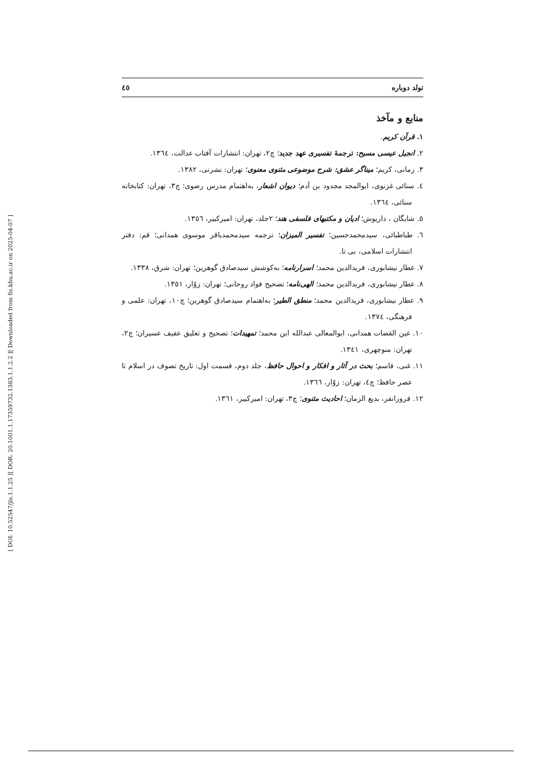[ Downloaded from fis.khu.ac.ir on 2025-04-07 ]
[ DOR: 20.1001.1.17359732.1383.1.1.2.2 ]
[ DOI: 10.52547/jls.1.1.25 ]
تولد دوباره ٤٥
منابع و مآخذ
١. قرآن کریم.
٢. انجیل عیسی مسیح: ترجمهٔ تفسیری عهد جدید؛ چ٢، تهران: انتشارات آفتاب عدالت، ١٣٦٤.
٣. زمانی، کریم؛ میناگر عشق: شرح موضوعی مثنوی معنوی؛ تهران: نشرنی، ١٣٨٢.
٤. سنائی غزنوی، ابوالمجد مجدود بن آدم؛ دیوان اشعار، به‌اهتمام مدرس رضوی؛ چ٣، تهران: کتابخانه سنائی، ١٣٦٤.
٥. شایگان ، داریوش؛ ادیان و مکتبهای فلسفی هند؛ ٢جلد، تهران: امیرکبیر، ١٣٥٦.
٦. طباطبائی، سیدمحمدحسین؛ تفسیر المیزان؛ ترجمه سیدمحمدباقر موسوی همدانی؛ قم: دفتر انتشارات اسلامی، بی تا.
٧. عطار نیشابوری، فریدالدین محمد؛ اسرارنامه؛ به‌کوشش سیدصادق گوهرین؛ تهران: شرق، ١٣٣٨.
٨. عطار نیشابوری، فریدالدین محمد؛ الهی‌نامه؛ تصحیح فواد روحانی؛ تهران: زوّار، ١٣٥١.
٩. عطار نیشابوری، فریدالدین محمد؛ منطق الطیر؛ به‌اهتمام سیدصادق گوهرین؛ چ١٠، تهران: علمی و فرهنگی، ١٣٧٤.
١٠. عین القضات همدانی، ابوالمعالی عبدالله ابن محمد؛ تمهیدات؛ تصحیح و تعلیق عفیف عسیران؛ چ٢، تهران: منوچهری، ١٣٤١.
١١. غنی، قاسم؛ بحث در آثار و افکار و احوال حافظ، جلد دوم، قسمت اول: تاریخ تصوف در اسلام تا عصر حافظ؛ چ٤، تهران: زوّار، ١٣٦٦.
١٢. فروزانفر، بدیع الزمان؛ احادیث مثنوی؛ چ٣، تهران: امیرکبیر، ١٣٦١.